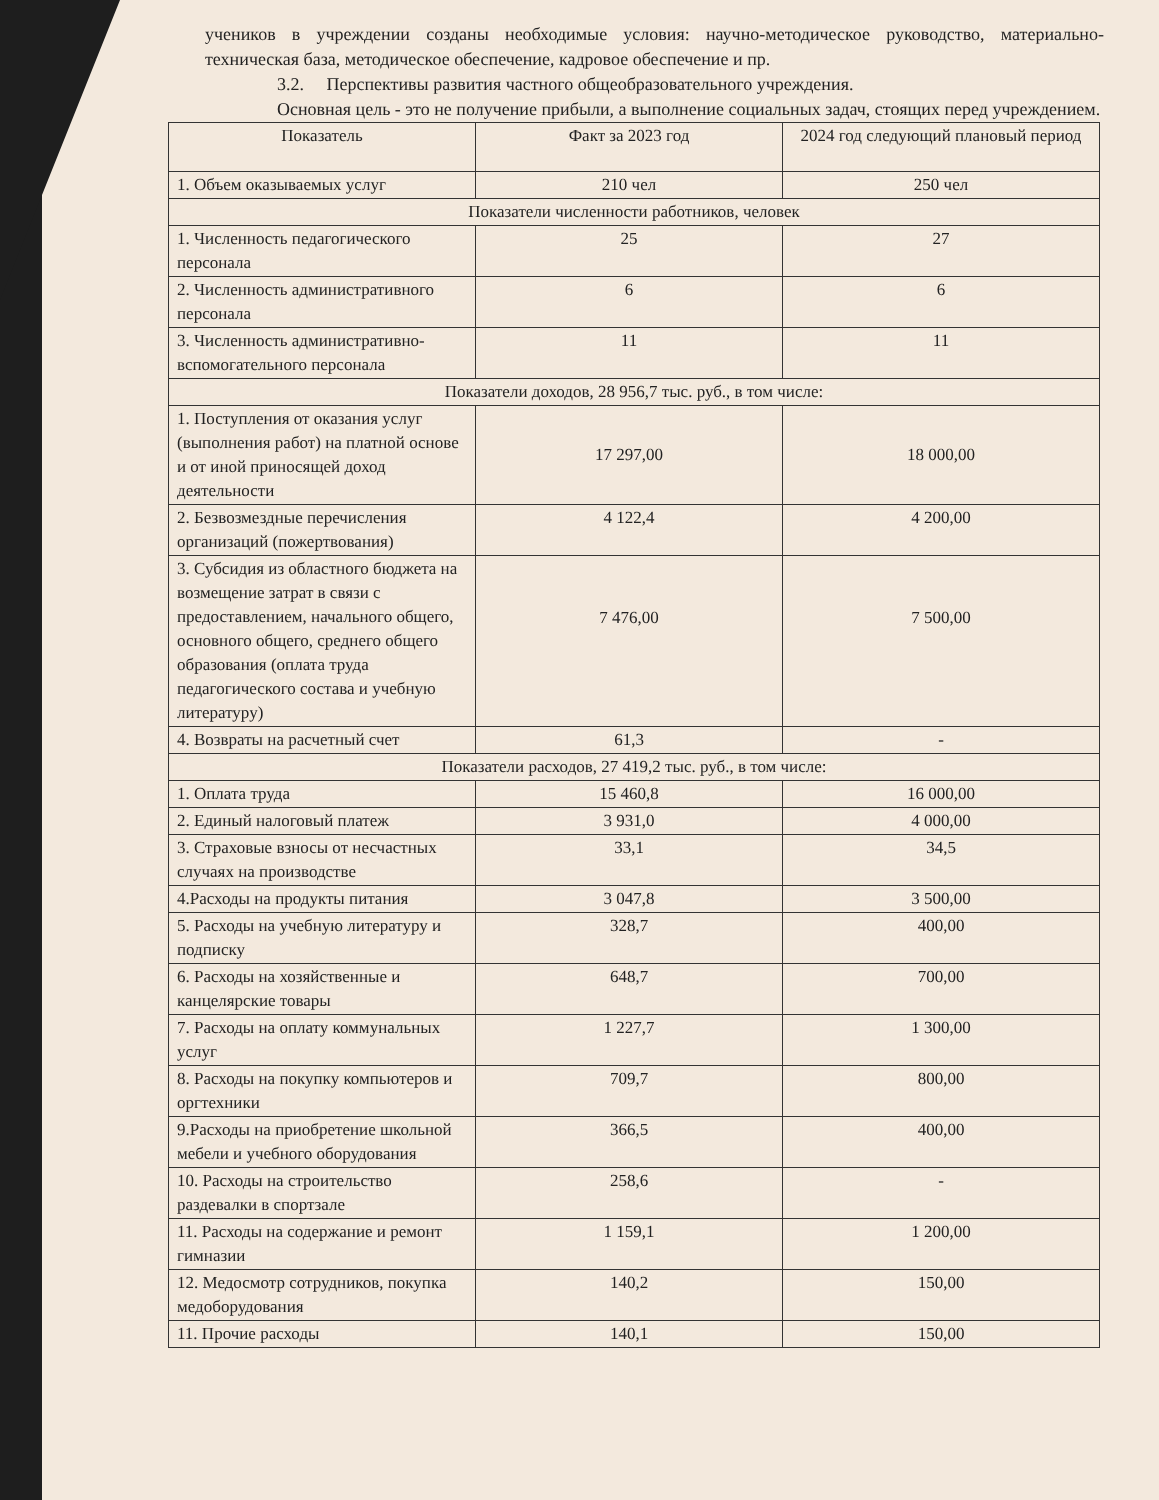учеников в учреждении созданы необходимые условия: научно-методическое руководство, материально-техническая база, методическое обеспечение, кадровое обеспечение и пр.
3.2. Перспективы развития частного общеобразовательного учреждения.
Основная цель - это не получение прибыли, а выполнение социальных задач, стоящих перед учреждением.
| Показатель | Факт за 2023 год | 2024 год следующий плановый период |
| 1. Объем оказываемых услуг | 210 чел | 250 чел |
| Показатели численности работников, человек | | |
| 1. Численность педагогического персонала | 25 | 27 |
| 2. Численность административного персонала | 6 | 6 |
| 3. Численность административно-вспомогательного персонала | 11 | 11 |
| Показатели доходов, 28 956,7 тыс. руб., в том числе: | | |
| 1. Поступления от оказания услуг (выполнения работ) на платной основе и от иной приносящей доход деятельности | 17 297,00 | 18 000,00 |
| 2. Безвозмездные перечисления организаций (пожертвования) | 4 122,4 | 4 200,00 |
| 3. Субсидия из областного бюджета на возмещение затрат в связи с предоставлением, начального общего, основного общего, среднего общего образования (оплата труда педагогического состава и учебную литературу) | 7 476,00 | 7 500,00 |
| 4. Возвраты на расчетный счет | 61,3 | - |
| Показатели расходов, 27 419,2 тыс. руб., в том числе: | | |
| 1. Оплата труда | 15 460,8 | 16 000,00 |
| 2. Единый налоговый платеж | 3 931,0 | 4 000,00 |
| 3. Страховые взносы от несчастных случаях на производстве | 33,1 | 34,5 |
| 4.Расходы на продукты питания | 3 047,8 | 3 500,00 |
| 5. Расходы на учебную литературу и подписку | 328,7 | 400,00 |
| 6. Расходы на хозяйственные и канцелярские товары | 648,7 | 700,00 |
| 7. Расходы на оплату коммунальных услуг | 1 227,7 | 1 300,00 |
| 8. Расходы на покупку компьютеров и оргтехники | 709,7 | 800,00 |
| 9.Расходы на приобретение школьной мебели и учебного оборудования | 366,5 | 400,00 |
| 10. Расходы на строительство раздевалки в спортзале | 258,6 | - |
| 11. Расходы на содержание и ремонт гимназии | 1 159,1 | 1 200,00 |
| 12. Медосмотр сотрудников, покупка медоборудования | 140,2 | 150,00 |
| 11. Прочие расходы | 140,1 | 150,00 |